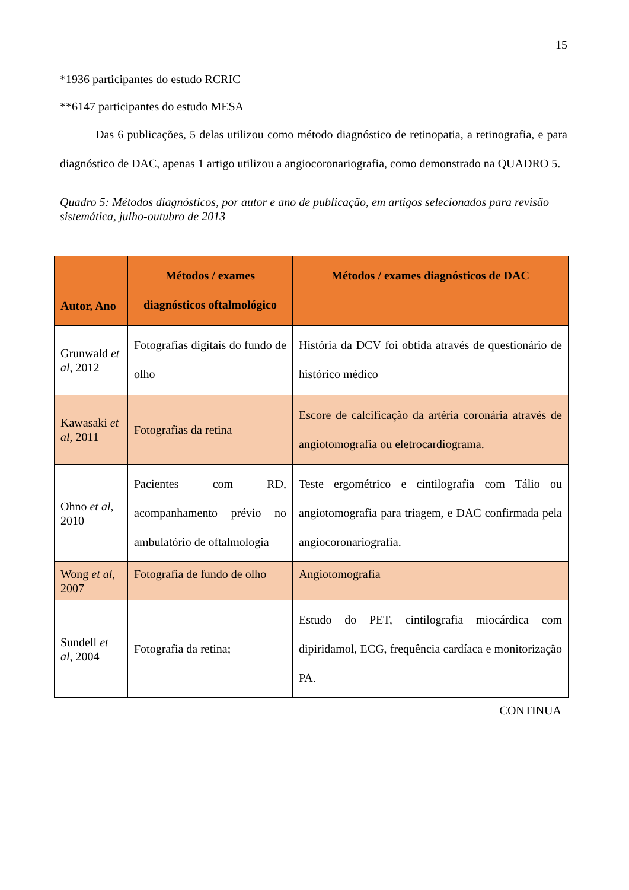15
*1936 participantes do estudo RCRIC
**6147 participantes do estudo MESA
   Das 6 publicações, 5 delas utilizou como método diagnóstico de retinopatia, a retinografia, e para diagnóstico de DAC, apenas 1 artigo utilizou a angiocoronariografia, como demonstrado na QUADRO 5.
Quadro 5: Métodos diagnósticos, por autor e ano de publicação, em artigos selecionados para revisão sistemática, julho-outubro de 2013
| Autor, Ano | Métodos / exames diagnósticos oftalmológico | Métodos / exames diagnósticos de DAC |
| --- | --- | --- |
| Grunwald et al , 2012 | Fotografias digitais do fundo de olho | História da DCV foi obtida através de questionário de histórico médico |
| Kawasaki et al , 2011 | Fotografias da retina | Escore de calcificação da artéria coronária através de angiotomografia ou eletrocardiograma. |
| Ohno et al , 2010 | Pacientes com RD, acompanhamento prévio no ambulatório de oftalmologia | Teste ergométrico e cintilografia com Tálio ou angiotomografia para triagem, e DAC confirmada pela angiocoronariografia. |
| Wong et al , 2007 | Fotografia de fundo de olho | Angiotomografia |
| Sundell et al , 2004 | Fotografia da retina; | Estudo do PET, cintilografia miocárdica com dipiridamol, ECG, frequência cardíaca e monitorização PA. |
CONTINUA